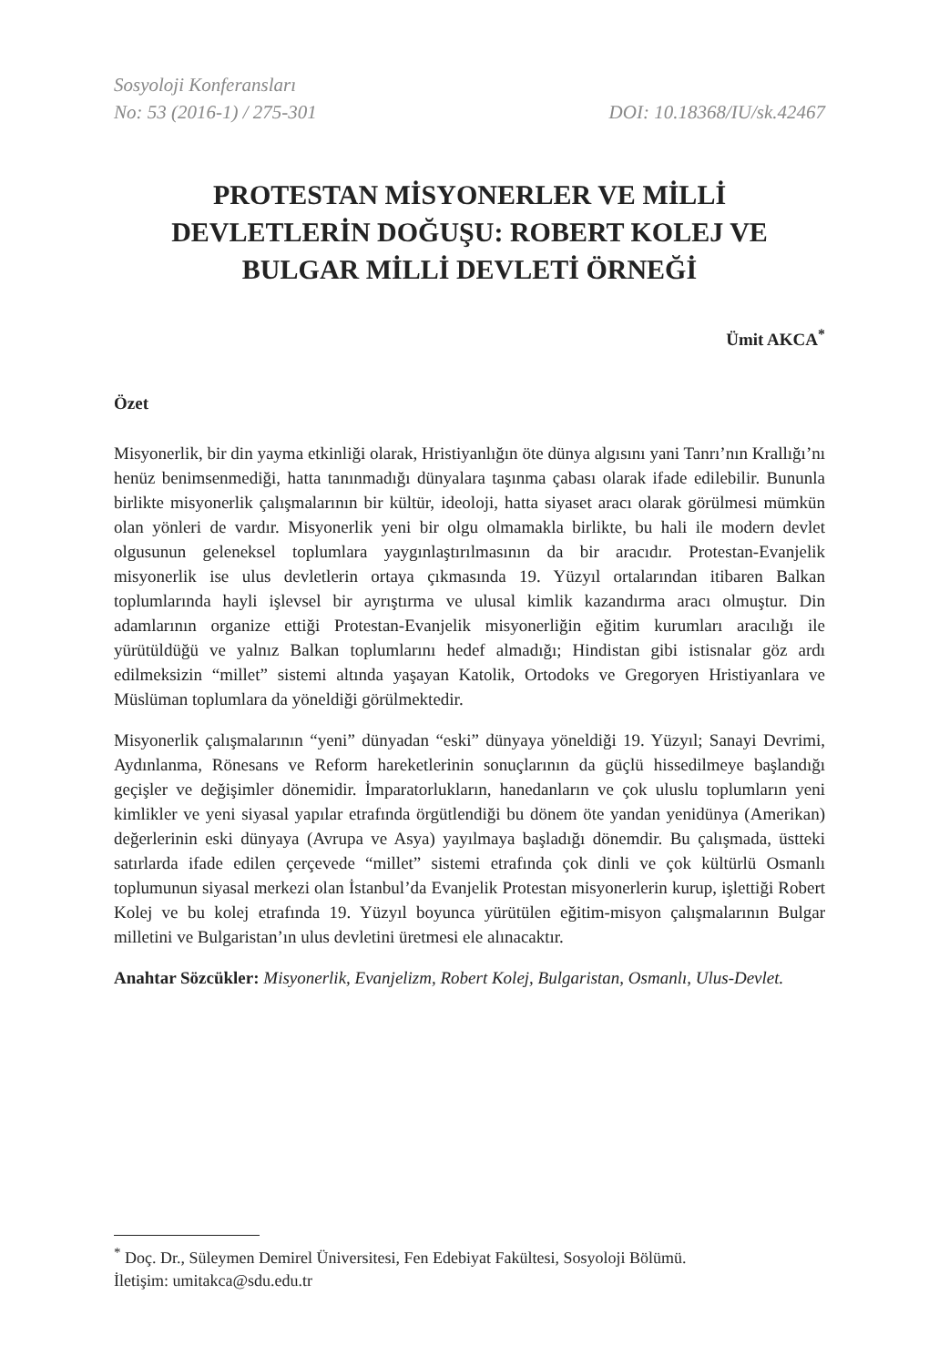Sosyoloji Konferansları
No: 53 (2016-1) / 275-301 DOI: 10.18368/IU/sk.42467
PROTESTAN MİSYONERLER VE MİLLİ DEVLETLERİN DOĞUŞU: ROBERT KOLEJ VE BULGAR MİLLİ DEVLETİ ÖRNEĞİ
Ümit AKCA<sup>*</sup>
Özet
Misyonerlik, bir din yayma etkinliği olarak, Hristiyanlığın öte dünya algısını yani Tanrı’nın Krallığı’nı henüz benimsenmediği, hatta tanınmadığı dünyalara taşınma çabası olarak ifade edilebilir. Bununla birlikte misyonerlik çalışmalarının bir kültür, ideoloji, hatta siyaset aracı olarak görülmesi mümkün olan yönleri de vardır. Misyonerlik yeni bir olgu olmamakla birlikte, bu hali ile modern devlet olgusunun geleneksel toplumlara yaygınlaştırılmasının da bir aracıdır. Protestan-Evanjelik misyonerlik ise ulus devletlerin ortaya çıkmasında 19. Yüzyıl ortalarından itibaren Balkan toplumlarında hayli işlevsel bir ayrıştırma ve ulusal kimlik kazandırma aracı olmuştur. Din adamlarının organize ettiği Protestan-Evanjelik misyonerliğin eğitim kurumları aracılığı ile yürütüldüğü ve yalnız Balkan toplumlarını hedef almadığı; Hindistan gibi istisnalar göz ardı edilmeksizin “millet” sistemi altında yaşayan Katolik, Ortodoks ve Gregoryen Hristiyanlara ve Müslüman toplumlara da yöneldiği görülmektedir.
Misyonerlik çalışmalarının “yeni” dünyadan “eski” dünyaya yöneldiği 19. Yüzyıl; Sanayi Devrimi, Aydınlanma, Rönesans ve Reform hareketlerinin sonuçlarının da güçlü hissedilmeye başlandığı geçişler ve değişimler dönemidir. İmparatorlukların, hanedanların ve çok uluslu toplumların yeni kimlikler ve yeni siyasal yapılar etrafında örgütlendiği bu dönem öte yandan yenidünya (Amerikan) değerlerinin eski dünyaya (Avrupa ve Asya) yayılmaya başladığı dönemdir. Bu çalışmada, üstteki satırlarda ifade edilen çerçevede “millet” sistemi etrafında çok dinli ve çok kültürlü Osmanlı toplumunun siyasal merkezi olan İstanbul’da Evanjelik Protestan misyonerlerin kurup, işlettiği Robert Kolej ve bu kolej etrafında 19. Yüzyıl boyunca yürütülen eğitim-misyon çalışmalarının Bulgar milletini ve Bulgaristan’ın ulus devletini üretmesi ele alınacaktır.
Anahtar Sözcükler: Misyonerlik, Evanjelizm, Robert Kolej, Bulgaristan, Osmanlı, Ulus-Devlet.
<sup>*</sup> Doç. Dr., Süleymen Demirel Üniversitesi, Fen Edebiyat Fakültesi, Sosyoloji Bölümü.
İletişim: umitakca@sdu.edu.tr